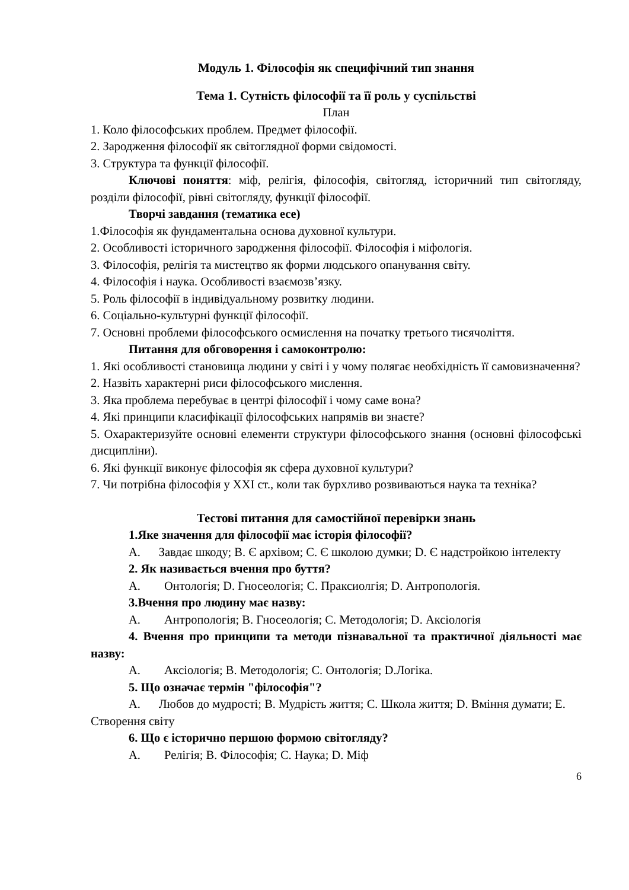Модуль 1. Філософія як специфічний тип знання
Тема 1. Сутність філософії та її роль у суспільстві
План
1. Коло філософських проблем. Предмет філософії.
2. Зародження філософії як світоглядної форми свідомості.
3. Структура та функції філософії.
Ключові поняття: міф, релігія, філософія, світогляд, історичний тип світогляду, розділи філософії, рівні світогляду, функції філософії.
Творчі завдання (тематика есе)
1.Філософія як фундаментальна основа духовної культури.
2. Особливості історичного зародження філософії. Філософія і міфологія.
3. Філософія, релігія та мистецтво як форми людського опанування світу.
4. Філософія і наука. Особливості взаємозв’язку.
5. Роль філософії в індивідуальному розвитку людини.
6. Соціально-культурні функції філософії.
7. Основні проблеми філософського осмислення на початку третього тисячоліття.
Питання для обговорення і самоконтролю:
1. Які особливості становища людини у світі і у чому полягає необхідність її самовизначення?
2. Назвіть характерні риси філософського мислення.
3. Яка проблема перебуває в центрі філософії і чому саме вона?
4. Які принципи класифікації філософських напрямів ви знаєте?
5. Охарактеризуйте основні елементи структури філософського знання (основні філософські дисципліни).
6. Які функції виконує філософія як сфера духовної культури?
7. Чи потрібна філософія у XXI ст., коли так бурхливо розвиваються наука та техніка?
Тестові питання для самостійної перевірки знань
1.Яке значення для філософії має історія філософії?
A. Завдає шкоду; B. Є архівом; C. Є школою думки; D. Є надстройкою інтелекту
2. Як називається вчення про буття?
A. Онтологія; D. Гносеологія; C. Праксиолгія; D. Антропологія.
3.Вчення про людину має назву:
A. Антропологія; B. Гносеологія; C. Методологія; D. Аксіологія
4. Вчення про принципи та методи пізнавальної та практичної діяльності має назву:
A. Аксіологія; B. Методологія; C. Онтологія; D.Логіка.
5. Що означає термін "філософія"?
A. Любов до мудрості; B. Мудрість життя; C. Школа життя; D. Вміння думати; E. Створення світу
6. Що є історично першою формою світогляду?
A. Релігія; B. Філософія; C. Наука; D. Міф
6